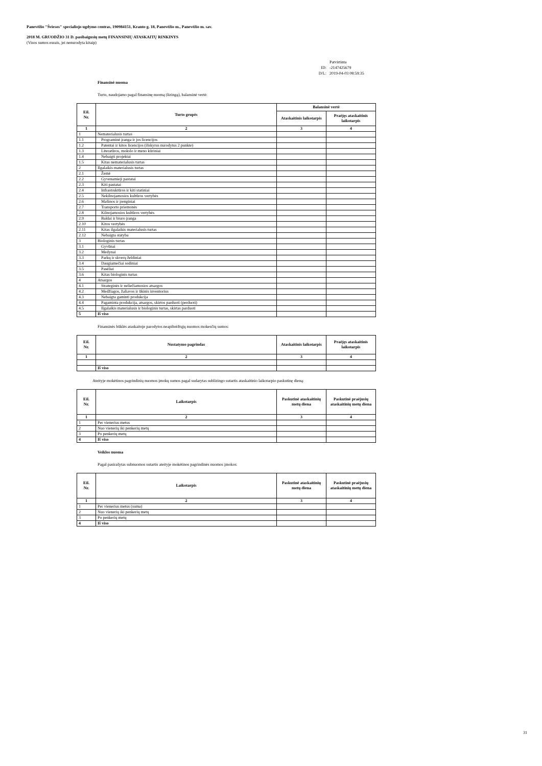Panevėžio "Šviesos" specialiojo ugdymo centras, 190984151, Kranto g. 18, Panevėžio m., Panevėžio m. sav.
2018 M. GRUODŽIO 31 D. pasibaigusių metų FINANSINIŲ ATASKAITŲ RINKINYS
(Visos sumos eurais, jei nenurodyta kitaip)
| | Patvirtinta |
| ID: | -2147425679 |
| D/L: | 2019-04-03 08:59:35 |
Finansinė nuoma
Turto, naudojamo pagal finansinę nuomą (lizingą), balansinė vertė:
| Eil. Nr. | Turto grupės | Balansinė vertė | |
| --- | --- | --- | --- |
| | | Ataskaitinis laikotarpis | Praėjęs ataskaitinis laikotarpis |
| 1 | 2 | 3 | 4 |
| 1 | Nematerialusis turtas | | |
| 1.1 | Programinė įranga ir jos licencijos | | |
| 1.2 | Patentai ir kitos licencijos (išskyrus nurodytus 2 punkte) | | |
| 1.3 | Literatūros, mokslo ir meno kūriniai | | |
| 1.4 | Nebaigti projektai | | |
| 1.5 | Kitas nematerialusis turtas | | |
| 2 | Ilgalaikis materialusis turtas | | |
| 2.1 | Žemė | | |
| 2.2 | Gyvenamieji pastatai | | |
| 2.3 | Kiti pastatai | | |
| 2.4 | Infrastruktūros ir kiti statiniai | | |
| 2.5 | Nekilnojamosios kultūros vertybės | | |
| 2.6 | Mašinos ir įrenginiai | | |
| 2.7 | Transporto priemonės | | |
| 2.8 | Kilnojamosios kultūros vertybės | | |
| 2.9 | Baldai ir biuro įranga | | |
| 2.10 | Kitos vertybės | | |
| 2.11 | Kitas ilgalaikis materialusis turtas | | |
| 2.12 | Nebaigta statyba | | |
| 3 | Biologinis turtas | | |
| 3.1 | Gyvūnai | | |
| 3.2 | Medynai | | |
| 3.3 | Parkų ir skverų želdiniai | | |
| 3.4 | Daugiamečiai sodiniai | | |
| 3.5 | Pasėliai | | |
| 3.6 | Kitas biologinis turtas | | |
| 4 | Atsargos | | |
| 4.1 | Strateginės ir neliečiamosios atsargos | | |
| 4.2 | Medžiagos, žaliavos ir ūkinis inventorius | | |
| 4.3 | Nebaigta gaminti produkcija | | |
| 4.4 | Pagaminta produkcija, atsargos, skirtos parduoti (perduoti) | | |
| 4.5 | Ilgalaikis materialusis ir biologinis turtas, skirtas parduoti | | |
| 5 | Iš viso | | |
Finansinės būklės ataskaitoje parodytos neapibrėžtųjų nuomos mokesčių sumos:
| Eil. Nr. | Nustatymo pagrindas | Ataskaitinis laikotarpis | Praėjęs ataskaitinis laikotarpis |
| --- | --- | --- | --- |
| 1 | 2 | 3 | 4 |
| | Iš viso | | |
Ateityje mokėtinos pagrindinių nuomos įmokų sumos pagal sudarytas sublizingo sutartis ataskaitinio laikotarpio paskutinę dieną:
| Eil. Nr. | Laikotarpis | Paskutinė ataskaitinių metų diena | Paskutinė praėjusių ataskaitinių metų diena |
| --- | --- | --- | --- |
| 1 | 2 | 3 | 4 |
| 1 | Per vienerius metus | | |
| 2 | Nuo vienerių iki penkerių metų | | |
| 3 | Po penkerių metų | | |
| 4 | Iš viso | | |
Veiklos nuoma
Pagal pasirašytas subnuomos sutartis ateityje mokėtinos pagrindinės nuomos įmokos:
| Eil. Nr. | Laikotarpis | Paskutinė ataskaitinių metų diena | Paskutinė praėjusių ataskaitinių metų diena |
| --- | --- | --- | --- |
| 1 | 2 | 3 | 4 |
| 1 | Per vienerius metus (suma) | | |
| 2 | Nuo vienerių iki penkerių metų | | |
| 3 | Po penkerių metų | | |
| 4 | Iš viso | | |
31